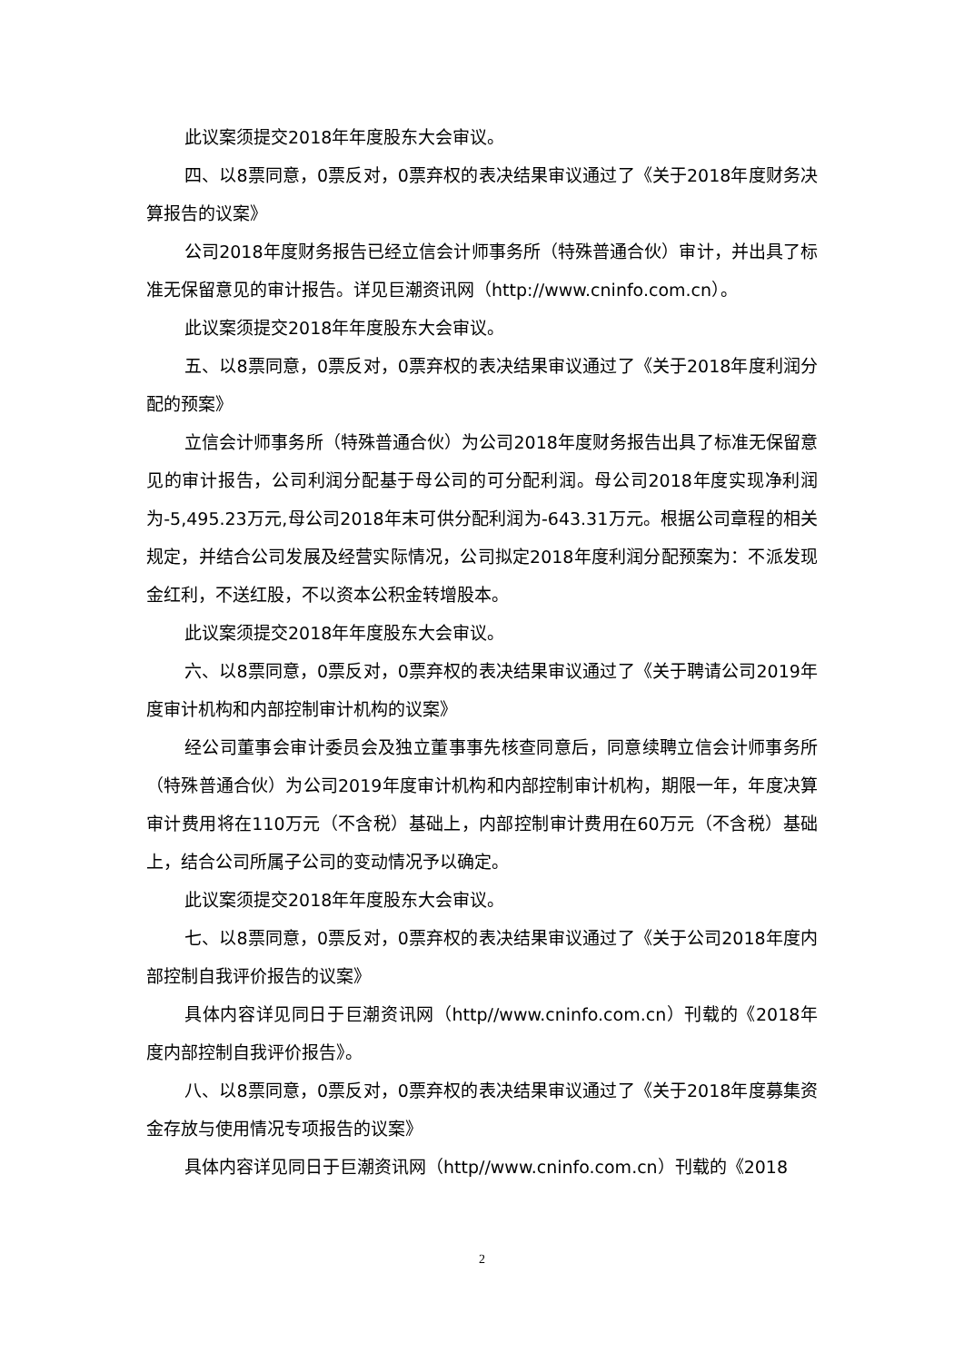此议案须提交2018年年度股东大会审议。
四、以8票同意，0票反对，0票弃权的表决结果审议通过了《关于2018年度财务决算报告的议案》
公司2018年度财务报告已经立信会计师事务所（特殊普通合伙）审计，并出具了标准无保留意见的审计报告。详见巨潮资讯网（http://www.cninfo.com.cn）。
此议案须提交2018年年度股东大会审议。
五、以8票同意，0票反对，0票弃权的表决结果审议通过了《关于2018年度利润分配的预案》
立信会计师事务所（特殊普通合伙）为公司2018年度财务报告出具了标准无保留意见的审计报告，公司利润分配基于母公司的可分配利润。母公司2018年度实现净利润为-5,495.23万元,母公司2018年末可供分配利润为-643.31万元。根据公司章程的相关规定，并结合公司发展及经营实际情况，公司拟定2018年度利润分配预案为：不派发现金红利，不送红股，不以资本公积金转增股本。
此议案须提交2018年年度股东大会审议。
六、以8票同意，0票反对，0票弃权的表决结果审议通过了《关于聘请公司2019年度审计机构和内部控制审计机构的议案》
经公司董事会审计委员会及独立董事事先核查同意后，同意续聘立信会计师事务所（特殊普通合伙）为公司2019年度审计机构和内部控制审计机构，期限一年，年度决算审计费用将在110万元（不含税）基础上，内部控制审计费用在60万元（不含税）基础上，结合公司所属子公司的变动情况予以确定。
此议案须提交2018年年度股东大会审议。
七、以8票同意，0票反对，0票弃权的表决结果审议通过了《关于公司2018年度内部控制自我评价报告的议案》
具体内容详见同日于巨潮资讯网（http//www.cninfo.com.cn）刊载的《2018年度内部控制自我评价报告》。
八、以8票同意，0票反对，0票弃权的表决结果审议通过了《关于2018年度募集资金存放与使用情况专项报告的议案》
具体内容详见同日于巨潮资讯网（http//www.cninfo.com.cn）刊载的《2018
2